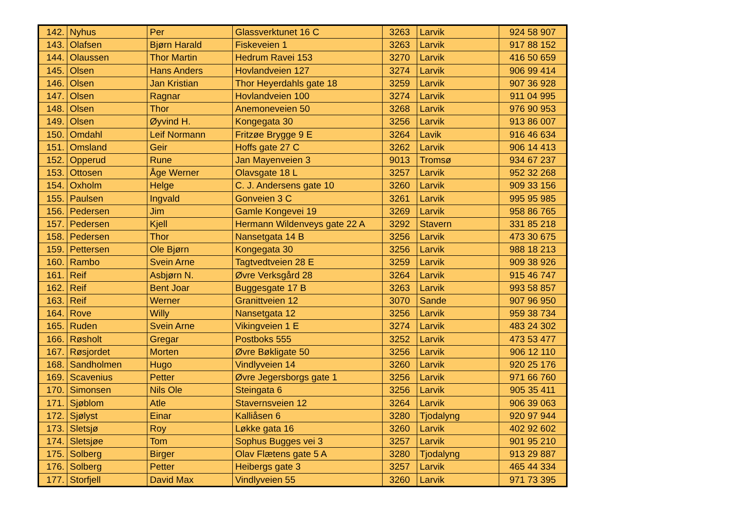| 142. | Nyhus | Per | Glassverktunet 16 C | 3263 | Larvik | 924 58 907 |
| 143. | Olafsen | Bjørn Harald | Fiskeveien 1 | 3263 | Larvik | 917 88 152 |
| 144. | Olaussen | Thor Martin | Hedrum Ravei 153 | 3270 | Larvik | 416 50 659 |
| 145. | Olsen | Hans Anders | Hovlandveien 127 | 3274 | Larvik | 906 99 414 |
| 146. | Olsen | Jan Kristian | Thor Heyerdahls gate 18 | 3259 | Larvik | 907 36 928 |
| 147. | Olsen | Ragnar | Hovlandveien 100 | 3274 | Larvik | 911 04 995 |
| 148. | Olsen | Thor | Anemoneveien 50 | 3268 | Larvik | 976 90 953 |
| 149. | Olsen | Øyvind H. | Kongegata 30 | 3256 | Larvik | 913 86 007 |
| 150. | Omdahl | Leif Normann | Fritzøe Brygge 9 E | 3264 | Lavik | 916 46 634 |
| 151. | Omsland | Geir | Hoffs gate 27 C | 3262 | Larvik | 906 14 413 |
| 152. | Opperud | Rune | Jan Mayenveien 3 | 9013 | Tromsø | 934 67 237 |
| 153. | Ottosen | Åge Werner | Olavsgate 18 L | 3257 | Larvik | 952 32 268 |
| 154. | Oxholm | Helge | C. J. Andersens gate 10 | 3260 | Larvik | 909 33 156 |
| 155. | Paulsen | Ingvald | Gonveien 3 C | 3261 | Larvik | 995 95 985 |
| 156. | Pedersen | Jim | Gamle Kongevei 19 | 3269 | Larvik | 958 86 765 |
| 157. | Pedersen | Kjell | Hermann Wildenveys gate 22 A | 3292 | Stavern | 331 85 218 |
| 158. | Pedersen | Thor | Nansetgata 14 B | 3256 | Larvik | 473 30 675 |
| 159. | Pettersen | Ole Bjørn | Kongegata 30 | 3256 | Larvik | 988 18 213 |
| 160. | Rambo | Svein Arne | Tagtvedtveien 28 E | 3259 | Larvik | 909 38 926 |
| 161. | Reif | Asbjørn N. | Øvre Verksgård 28 | 3264 | Larvik | 915 46 747 |
| 162. | Reif | Bent Joar | Buggesgate 17 B | 3263 | Larvik | 993 58 857 |
| 163. | Reif | Werner | Granittveien 12 | 3070 | Sande | 907 96 950 |
| 164. | Rove | Willy | Nansetgata 12 | 3256 | Larvik | 959 38 734 |
| 165. | Ruden | Svein Arne | Vikingveien 1 E | 3274 | Larvik | 483 24 302 |
| 166. | Røsholt | Gregar | Postboks 555 | 3252 | Larvik | 473 53 477 |
| 167. | Røsjordet | Morten | Øvre Bøkligate 50 | 3256 | Larvik | 906 12 110 |
| 168. | Sandholmen | Hugo | Vindlyveien 14 | 3260 | Larvik | 920 25 176 |
| 169. | Scavenius | Petter | Øvre Jegersborgs gate 1 | 3256 | Larvik | 971 66 760 |
| 170. | Simonsen | Nils Ole | Steingata 6 | 3256 | Larvik | 905 35 411 |
| 171. | Sjøblom | Atle | Stavernsveien 12 | 3264 | Larvik | 906 39 063 |
| 172. | Sjølyst | Einar | Kalliåsen 6 | 3280 | Tjodalyng | 920 97 944 |
| 173. | Sletsjø | Roy | Løkke gata 16 | 3260 | Larvik | 402 92 602 |
| 174. | Sletsjøe | Tom | Sophus Bugges vei 3 | 3257 | Larvik | 901 95 210 |
| 175. | Solberg | Birger | Olav Flætens gate 5 A | 3280 | Tjodalyng | 913 29 887 |
| 176. | Solberg | Petter | Heibergs gate 3 | 3257 | Larvik | 465 44 334 |
| 177. | Storfjell | David Max | Vindlyveien 55 | 3260 | Larvik | 971 73 395 |